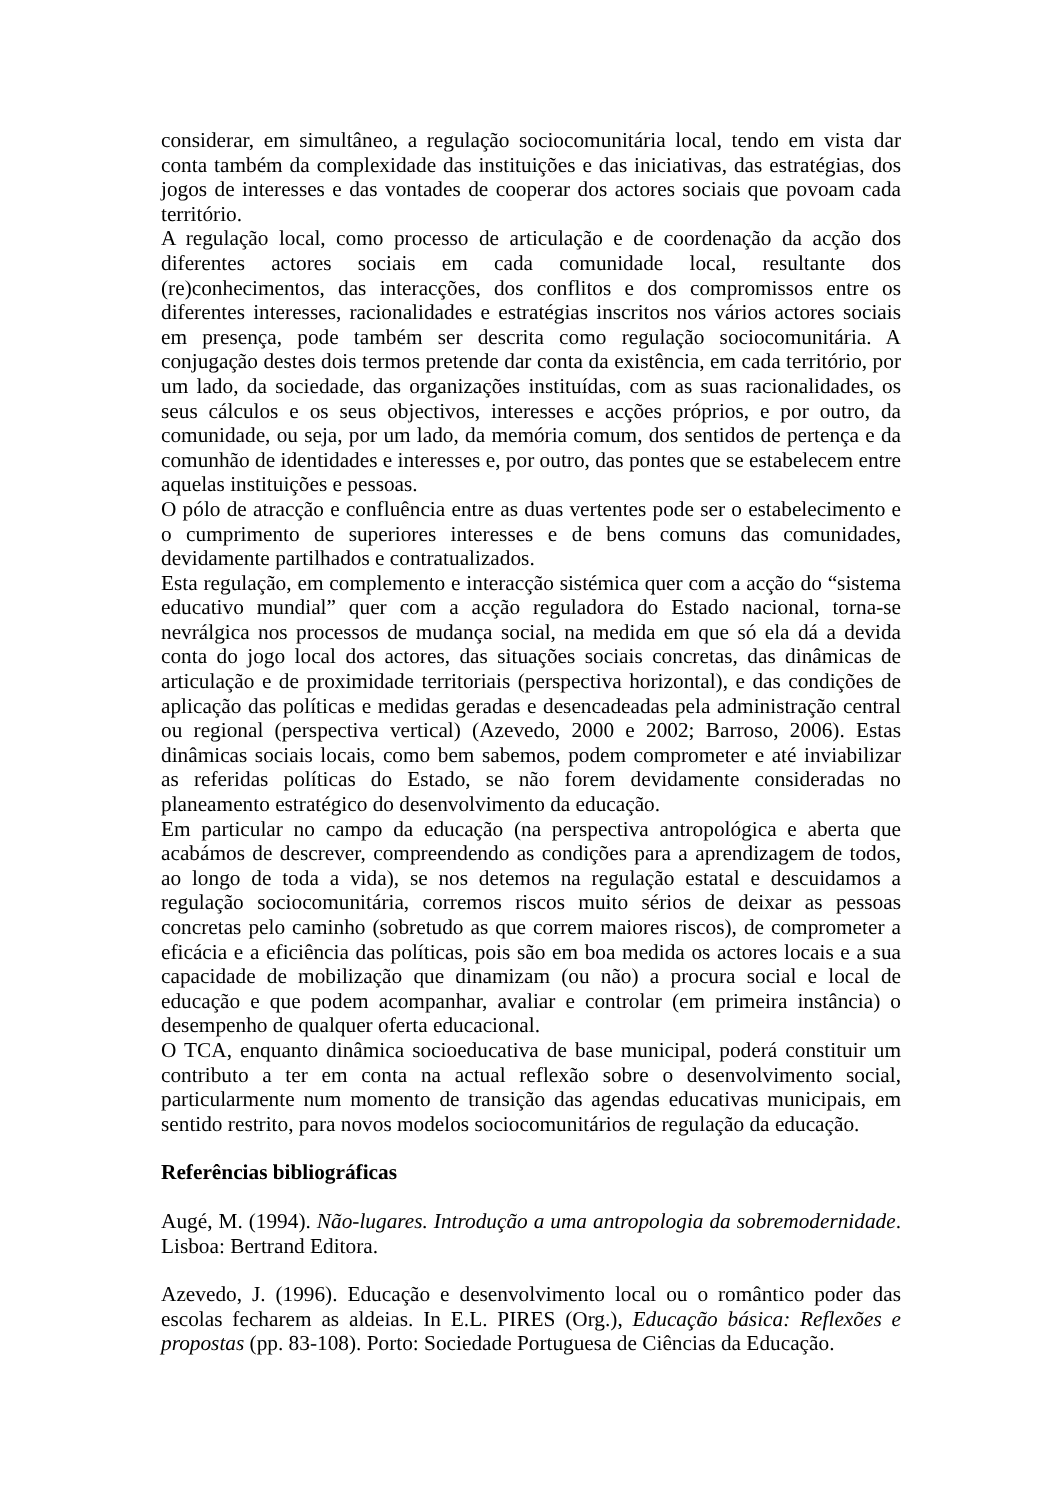considerar, em simultâneo, a regulação sociocomunitária local, tendo em vista dar conta também da complexidade das instituições e das iniciativas, das estratégias, dos jogos de interesses e das vontades de cooperar dos actores sociais que povoam cada território.
A regulação local, como processo de articulação e de coordenação da acção dos diferentes actores sociais em cada comunidade local, resultante dos (re)conhecimentos, das interacções, dos conflitos e dos compromissos entre os diferentes interesses, racionalidades e estratégias inscritos nos vários actores sociais em presença, pode também ser descrita como regulação sociocomunitária. A conjugação destes dois termos pretende dar conta da existência, em cada território, por um lado, da sociedade, das organizações instituídas, com as suas racionalidades, os seus cálculos e os seus objectivos, interesses e acções próprios, e por outro, da comunidade, ou seja, por um lado, da memória comum, dos sentidos de pertença e da comunhão de identidades e interesses e, por outro, das pontes que se estabelecem entre aquelas instituições e pessoas.
O pólo de atracção e confluência entre as duas vertentes pode ser o estabelecimento e o cumprimento de superiores interesses e de bens comuns das comunidades, devidamente partilhados e contratualizados.
Esta regulação, em complemento e interacção sistémica quer com a acção do “sistema educativo mundial” quer com a acção reguladora do Estado nacional, torna-se nevrálgica nos processos de mudança social, na medida em que só ela dá a devida conta do jogo local dos actores, das situações sociais concretas, das dinâmicas de articulação e de proximidade territoriais (perspectiva horizontal), e das condições de aplicação das políticas e medidas geradas e desencadeadas pela administração central ou regional (perspectiva vertical) (Azevedo, 2000 e 2002; Barroso, 2006). Estas dinâmicas sociais locais, como bem sabemos, podem comprometer e até inviabilizar as referidas políticas do Estado, se não forem devidamente consideradas no planeamento estratégico do desenvolvimento da educação.
Em particular no campo da educação (na perspectiva antropológica e aberta que acabámos de descrever, compreendendo as condições para a aprendizagem de todos, ao longo de toda a vida), se nos detemos na regulação estatal e descuidamos a regulação sociocomunitária, corremos riscos muito sérios de deixar as pessoas concretas pelo caminho (sobretudo as que correm maiores riscos), de comprometer a eficácia e a eficiência das políticas, pois são em boa medida os actores locais e a sua capacidade de mobilização que dinamizam (ou não) a procura social e local de educação e que podem acompanhar, avaliar e controlar (em primeira instância) o desempenho de qualquer oferta educacional.
O TCA, enquanto dinâmica socioeducativa de base municipal, poderá constituir um contributo a ter em conta na actual reflexão sobre o desenvolvimento social, particularmente num momento de transição das agendas educativas municipais, em sentido restrito, para novos modelos sociocomunitários de regulação da educação.
Referências bibliográficas
Augé, M. (1994). Não-lugares. Introdução a uma antropologia da sobremodernidade. Lisboa: Bertrand Editora.
Azevedo, J. (1996). Educação e desenvolvimento local ou o romântico poder das escolas fecharem as aldeias. In E.L. PIRES (Org.), Educação básica: Reflexões e propostas (pp. 83-108). Porto: Sociedade Portuguesa de Ciências da Educação.